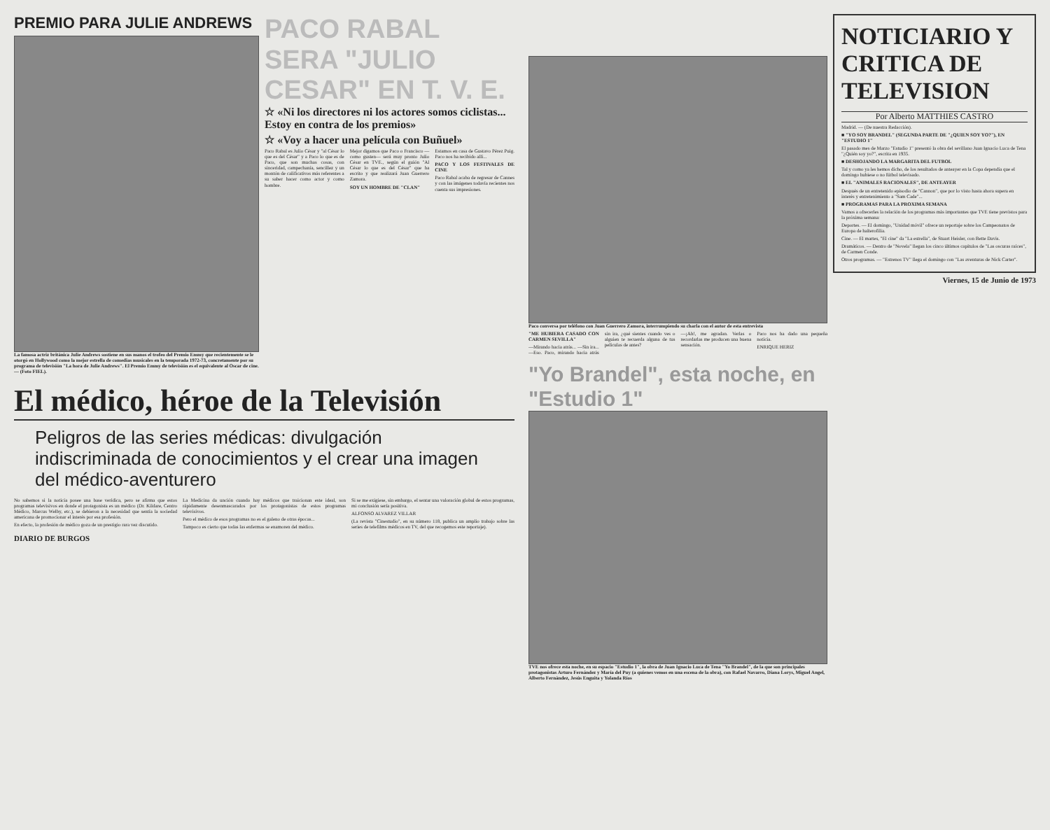PREMIO PARA JULIE ANDREWS
La famosa actriz británica Julie Andrews sostiene en sus manos el trofeo del Premio Emmy que recientemente se le otorgó en Hollywood como la mejor estrella de comedias musicales en la temporada 1972-73, concretamente por su programa de televisión "La hora de Julie Andrews". El Premio Emmy de televisión es el equivalente al Oscar de cine. — (Foto FIEL).
PACO RABAL SERA "JULIO CESAR" EN T. V. E.
☆ «Ni los directores ni los actores somos ciclistas... Estoy en contra de los premios»
☆ «Voy a hacer una película con Buñuel»
Paco Rabal es Julio César y "al César lo que es del César" y a Paco lo que es de Paco, que son muchas cosas, con sinceridad, campechanía, sencillez y un montón de calificativos más referentes a su saber hacer como actor y como hombre.
Mejor digamos que Paco o Francisco —como gusten— será muy pronto Julio César en TVE., según el guión "Al César lo que es del César" que ha escrito y que realizará Juan Guerrero Zamora.
SOY UN HOMBRE DE "CLAN"
Estamos en casa de Gustavo Pérez Puig. Paco nos ha recibido allí...
PACO Y LOS FESTIVALES DE CINE
Paco Rabal acaba de regresar de Cannes y con las imágenes todavía recientes nos cuenta sus impresiones.
El médico, héroe de la Televisión
Peligros de las series médicas: divulgación indiscriminada de conocimientos y el crear una imagen del médico-aventurero
No sabemos si la noticia posee una base verídica, pero se afirma que estos programas televisivos en donde el protagonista es un médico (Dr. Kildare, Centro Médico, Marcus Welby, etc.), se debieron a la necesidad que sentía la sociedad americana de promocionar el interés por esa profesión.
En efecto, la profesión de médico goza de un prestigio rara vez discutido.
La Medicina da unción cuando hay médicos que traicionan este ideal, son rápidamente desenmascarados por los protagonistas de estos programas televisivos.
Pero el médico de esos programas no es el galeno de otras épocas...
Tampoco es cierto que todas las enfermas se enamoren del médico.
Si se me exigiese, sin embargo, el sentar una valoración global de estos programas, mi conclusión sería positiva.
ALFONSO ALVAREZ VILLAR
(La revista "Cinestudio", en su número 118, publica un amplio trabajo sobre las series de telefilms médicos en TV, del que recogemos este reportaje).
DIARIO DE BURGOS
Paco conversa por teléfono con Juan Guerrero Zamora, interrumpiendo su charla con el autor de esta entrevista
"ME HUBIERA CASADO CON CARMEN SEVILLA"
—Mirando hacia atrás... —Sin ira... —Eso. Paco, mirando hacia atrás sin ira, ¿qué sientes cuando ves o alguien te recuerda alguna de tus películas de antes?
—¡Ah!, me agradan. Verlas o recordarlas me producen una buena sensación.
Paco nos ha dado una pequeña noticia.
ENRIQUE HERIZ
"Yo Brandel", esta noche, en "Estudio 1"
TVE nos ofrece esta noche, en su espacio "Estudio 1", la obra de Juan Ignacio Luca de Tena "Yo Brandel", de la que son principales protagonistas Arturo Fernández y María del Puy (a quienes vemos en una escena de la obra), con Rafael Navarro, Diana Lorys, Miguel Angel, Alberto Fernández, Jesús Enguita y Yolanda Ríos
NOTICIARIO Y CRITICA DE TELEVISION
Por Alberto MATTHIES CASTRO
Madrid. — (De nuestra Redacción).
■ "YO SOY BRANDEL" (SEGUNDA PARTE DE "¿QUIEN SOY YO?"), EN "ESTUDIO 1"
El pasado mes de Marzo "Estudio 1" presentó la obra del sevillano Juan Ignacio Luca de Tena "¿Quién soy yo?", escrita en 1935.
■ DESHOJANDO LA MARGARITA DEL FUTBOL
Tal y como ya les hemos dicho, de los resultados de anteayer en la Copa dependía que el domingo hubiese o no fútbol televisado.
■ EL "ANIMALES RACIONALES", DE ANTEAYER
Después de un entretenido episodio de "Cannon", que por lo visto hasta ahora supera en interés y entretenimiento a "Sam Cade"...
■ PROGRAMAS PARA LA PROXIMA SEMANA
Vamos a ofrecerles la relación de los programas más importantes que TVE tiene previstos para la próxima semana:
Deportes. — El domingo, "Unidad móvil" ofrece un reportaje sobre los Campeonatos de Europa de halterofilia.
Cine. — El martes, "El cine" da "La estrella", de Stuart Heisler, con Bette Davis.
Dramáticos. — Dentro de "Novela" llegan los cinco últimos capítulos de "Las oscuras raíces", de Carmen Conde.
Otros programas. — "Estrenos TV" llega el domingo con "Las aventuras de Nick Carter".
Viernes, 15 de Junio de 1973